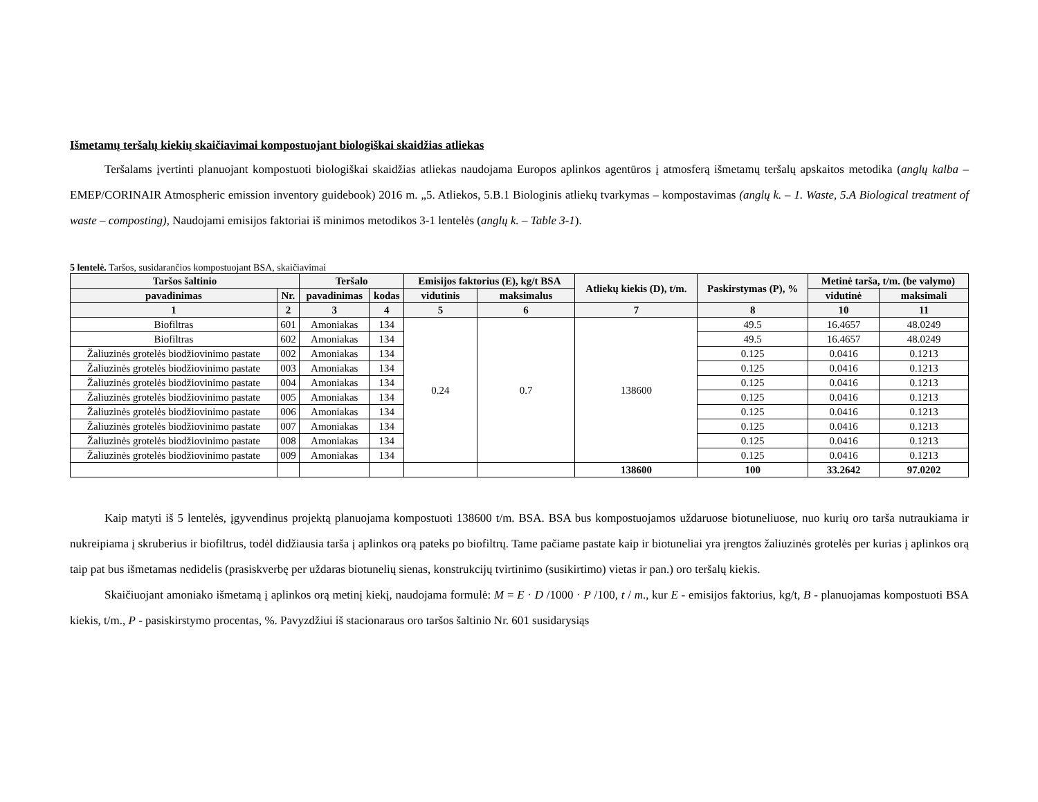Išmetamų teršalų kiekių skaičiavimai kompostuojant biologiškai skaidžias atliekas
Teršalams įvertinti planuojant kompostuoti biologiškai skaidžias atliekas naudojama Europos aplinkos agentūros į atmosferą išmetamų teršalų apskaitos metodika (anglų kalba – EMEP/CORINAIR Atmospheric emission inventory guidebook) 2016 m. „5. Atliekos, 5.B.1 Biologinis atliekų tvarkymas – kompostavimas (anglų k. – 1. Waste, 5.A Biological treatment of waste – composting), Naudojami emisijos faktoriai iš minimos metodikos 3-1 lentelės (anglų k. – Table 3-1).
5 lentelė. Taršos, susidarančios kompostuojant BSA, skaičiavimai
| Taršos šaltinio | | Teršalo | | Emisijos faktorius (E), kg/t BSA | | Atliekų kiekis (D), t/m. | Paskirstymas (P), % | Metinė tarša, t/m. (be valymo) | |
| --- | --- | --- | --- | --- | --- | --- | --- | --- | --- |
| pavadinimas | Nr. | pavadinimas | kodas | vidutinis | maksimalus | | | vidutinė | maksimali |
| 1 | 2 | 3 | 4 | 5 | 6 | 7 | 8 | 10 | 11 |
| Biofiltras | 601 | Amoniakas | 134 | 0.24 | 0.7 | 138600 | 49.5 | 16.4657 | 48.0249 |
| Biofiltras | 602 | Amoniakas | 134 | | | | 49.5 | 16.4657 | 48.0249 |
| Žaliuzinės grotelės biodžiovinimo pastate | 002 | Amoniakas | 134 | | | | 0.125 | 0.0416 | 0.1213 |
| Žaliuzinės grotelės biodžiovinimo pastate | 003 | Amoniakas | 134 | | | | 0.125 | 0.0416 | 0.1213 |
| Žaliuzinės grotelės biodžiovinimo pastate | 004 | Amoniakas | 134 | | | | 0.125 | 0.0416 | 0.1213 |
| Žaliuzinės grotelės biodžiovinimo pastate | 005 | Amoniakas | 134 | | | | 0.125 | 0.0416 | 0.1213 |
| Žaliuzinės grotelės biodžiovinimo pastate | 006 | Amoniakas | 134 | | | | 0.125 | 0.0416 | 0.1213 |
| Žaliuzinės grotelės biodžiovinimo pastate | 007 | Amoniakas | 134 | | | | 0.125 | 0.0416 | 0.1213 |
| Žaliuzinės grotelės biodžiovinimo pastate | 008 | Amoniakas | 134 | | | | 0.125 | 0.0416 | 0.1213 |
| Žaliuzinės grotelės biodžiovinimo pastate | 009 | Amoniakas | 134 | | | | 0.125 | 0.0416 | 0.1213 |
| | | | | | | 138600 | 100 | 33.2642 | 97.0202 |
Kaip matyti iš 5 lentelės, įgyvendinus projektą planuojama kompostuoti 138600 t/m. BSA. BSA bus kompostuojamos uždaruose biotuneliuose, nuo kurių oro tarša nutraukiama ir nukreipiama į skruberius ir biofiltrus, todėl didžiausia tarša į aplinkos orą pateks po biofiltrų. Tame pačiame pastate kaip ir biotuneliai yra įrengtos žaliuzinės grotelės per kurias į aplinkos orą taip pat bus išmetamas nedidelis (prasiskverbę per uždaras biotunelių sienas, konstrukcijų tvirtinimo (susikirtimo) vietas ir pan.) oro teršalų kiekis.
Skaičiuojant amoniako išmetamą į aplinkos orą metinį kiekį, naudojama formulė: M = E · D /1000 · P /100, t / m., kur E - emisijos faktorius, kg/t, B - planuojamas kompostuoti BSA kiekis, t/m., P - pasiskirstymo procentas, %. Pavyzdžiui iš stacionaraus oro taršos šaltinio Nr. 601 susidarysiąs